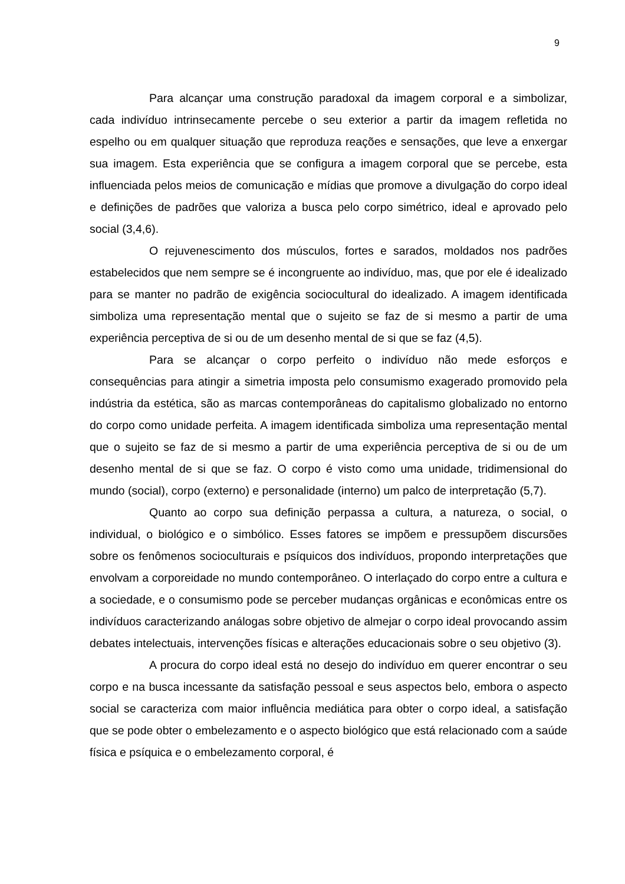9
Para alcançar uma construção paradoxal da imagem corporal e a simbolizar, cada indivíduo intrinsecamente percebe o seu exterior a partir da imagem refletida no espelho ou em qualquer situação que reproduza reações e sensações, que leve a enxergar sua imagem. Esta experiência que se configura a imagem corporal que se percebe, esta influenciada pelos meios de comunicação e mídias que promove a divulgação do corpo ideal e definições de padrões que valoriza a busca pelo corpo simétrico, ideal e aprovado pelo social (3,4,6).
O rejuvenescimento dos músculos, fortes e sarados, moldados nos padrões estabelecidos que nem sempre se é incongruente ao indivíduo, mas, que por ele é idealizado para se manter no padrão de exigência sociocultural do idealizado. A imagem identificada simboliza uma representação mental que o sujeito se faz de si mesmo a partir de uma experiência perceptiva de si ou de um desenho mental de si que se faz (4,5).
Para se alcançar o corpo perfeito o indivíduo não mede esforços e consequências para atingir a simetria imposta pelo consumismo exagerado promovido pela indústria da estética, são as marcas contemporâneas do capitalismo globalizado no entorno do corpo como unidade perfeita. A imagem identificada simboliza uma representação mental que o sujeito se faz de si mesmo a partir de uma experiência perceptiva de si ou de um desenho mental de si que se faz. O corpo é visto como uma unidade, tridimensional do mundo (social), corpo (externo) e personalidade (interno) um palco de interpretação (5,7).
Quanto ao corpo sua definição perpassa a cultura, a natureza, o social, o individual, o biológico e o simbólico. Esses fatores se impõem e pressupõem discursões sobre os fenômenos socioculturais e psíquicos dos indivíduos, propondo interpretações que envolvam a corporeidade no mundo contemporâneo. O interlaçado do corpo entre a cultura e a sociedade, e o consumismo pode se perceber mudanças orgânicas e econômicas entre os indivíduos caracterizando análogas sobre objetivo de almejar o corpo ideal provocando assim debates intelectuais, intervenções físicas e alterações educacionais sobre o seu objetivo (3).
A procura do corpo ideal está no desejo do indivíduo em querer encontrar o seu corpo e na busca incessante da satisfação pessoal e seus aspectos belo, embora o aspecto social se caracteriza com maior influência mediática para obter o corpo ideal, a satisfação que se pode obter o embelezamento e o aspecto biológico que está relacionado com a saúde física e psíquica e o embelezamento corporal, é